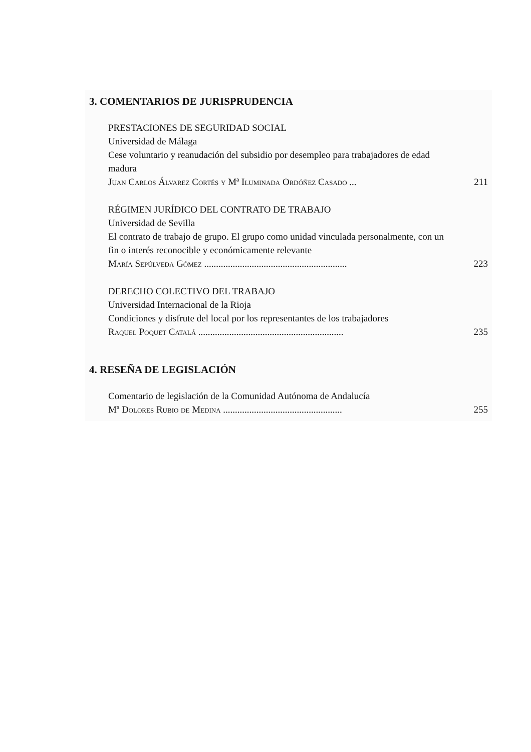3. COMENTARIOS DE JURISPRUDENCIA
PRESTACIONES DE SEGURIDAD SOCIAL
Universidad de Málaga
Cese voluntario y reanudación del subsidio por desempleo para trabajadores de edad madura
Juan Carlos Álvarez Cortés y Mª Iluminada Ordóñez Casado ... 211
RÉGIMEN JURÍDICO DEL CONTRATO DE TRABAJO
Universidad de Sevilla
El contrato de trabajo de grupo. El grupo como unidad vinculada personalmente, con un fin o interés reconocible y económicamente relevante
María Sepúlveda Gómez ............................................................ 223
DERECHO COLECTIVO DEL TRABAJO
Universidad Internacional de la Rioja
Condiciones y disfrute del local por los representantes de los trabajadores
Raquel Poquet Catalá ............................................................. 235
4. RESEÑA DE LEGISLACIÓN
Comentario de legislación de la Comunidad Autónoma de Andalucía
Mª Dolores Rubio de Medina .................................................. 255